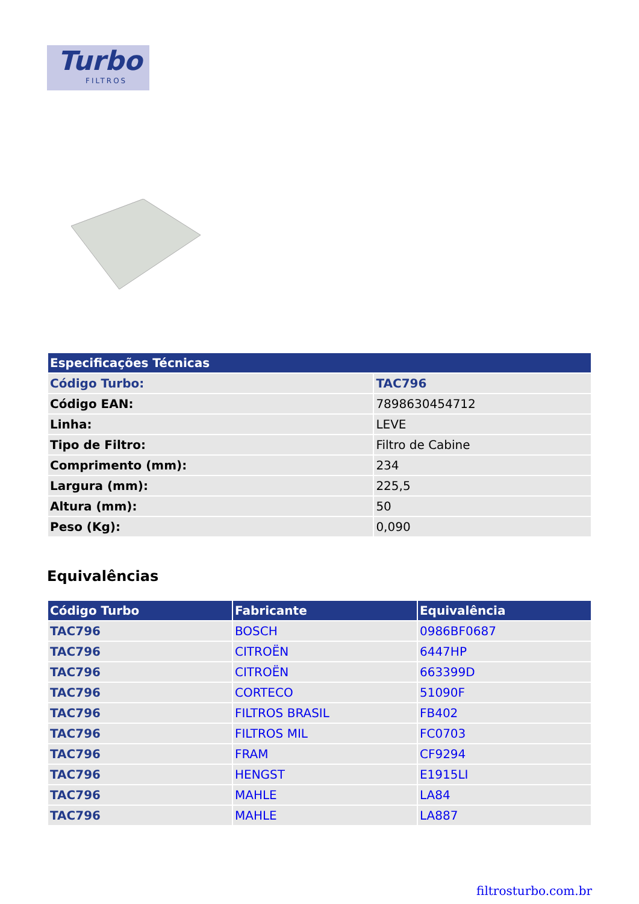Turbo
FILTROS
| Especificações Técnicas | |
| --- | --- |
| Código Turbo: | TAC796 |
| Código EAN: | 7898630454712 |
| Linha: | LEVE |
| Tipo de Filtro: | Filtro de Cabine |
| Comprimento (mm): | 234 |
| Largura (mm): | 225,5 |
| Altura (mm): | 50 |
| Peso (Kg): | 0,090 |
Equivalências
| Código Turbo | Fabricante | Equivalência |
| --- | --- | --- |
| TAC796 | BOSCH | 0986BF0687 |
| TAC796 | CITROËN | 6447HP |
| TAC796 | CITROËN | 663399D |
| TAC796 | CORTECO | 51090F |
| TAC796 | FILTROS BRASIL | FB402 |
| TAC796 | FILTROS MIL | FC0703 |
| TAC796 | FRAM | CF9294 |
| TAC796 | HENGST | E1915LI |
| TAC796 | MAHLE | LA84 |
| TAC796 | MAHLE | LA887 |
filtrosturbo.com.br